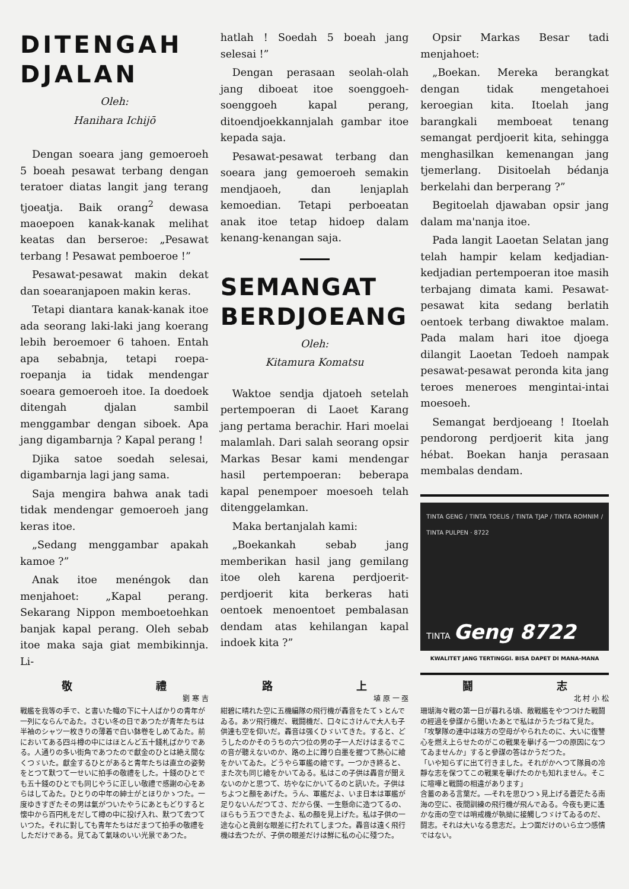DITENGAH DJALAN
Oleh:
Hanihara Ichijō
Dengan soeara jang gemoeroeh 5 boeah pesawat terbang dengan teratoer diatas langit jang terang tjoeatja. Baik orang<sup>2</sup> dewasa maoepoen kanak-kanak melihat keatas dan berseroe: „Pesawat terbang ! Pesawat pemboeroe !”
Pesawat-pesawat makin dekat dan soearanjapoen makin keras.
Tetapi diantara kanak-kanak itoe ada seorang laki-laki jang koerang lebih beroemoer 6 tahoen. Entah apa sebabnja, tetapi roepa-roepanja ia tidak mendengar soeara gemoeroeh itoe. Ia doedoek ditengah djalan sambil menggambar dengan siboek. Apa jang digambarnja ? Kapal perang !
Djika satoe soedah selesai, digambarnja lagi jang sama.
Saja mengira bahwa anak tadi tidak mendengar gemoeroeh jang keras itoe.
„Sedang menggambar apakah kamoe ?”
Anak itoe menéngok dan menjahoet: „Kapal perang. Sekarang Nippon memboetoehkan banjak kapal perang. Oleh sebab itoe maka saja giat membikinnja. Li-
hatlah ! Soedah 5 boeah jang selesai !”
Dengan perasaan seolah-olah jang diboeat itoe soenggoeh-soenggoeh kapal perang, ditoendjoekkannjalah gambar itoe kepada saja.
Pesawat-pesawat terbang dan soeara jang gemoeroeh semakin mendjaoeh, dan lenjaplah kemoedian. Tetapi perboeatan anak itoe tetap hidoep dalam kenang-kenangan saja.
SEMANGAT BERDJOEANG
Oleh:
Kitamura Komatsu
Waktoe sendja djatoeh setelah pertempoeran di Laoet Karang jang pertama berachir. Hari moelai malamlah. Dari salah seorang opsir Markas Besar kami mendengar hasil pertempoeran: beberapa kapal penempoer moesoeh telah ditenggelamkan.
Maka bertanjalah kami:
„Boekankah sebab jang memberikan hasil jang gemilang itoe oleh karena perdjoerit-perdjoerit kita berkeras hati oentoek menoentoet pembalasan dendam atas kehilangan kapal indoek kita ?”
Opsir Markas Besar tadi menjahoet:
„Boekan. Mereka berangkat dengan tidak mengetahoei keroegian kita. Itoelah jang barangkali memboeat tenang semangat perdjoerit kita, sehingga menghasilkan kemenangan jang tjemerlang. Disitoelah bédanja berkelahi dan berperang ?”
Begitoelah djawaban opsir jang dalam ma'nanja itoe.
Pada langit Laoetan Selatan jang telah hampir kelam kedjadian-kedjadian pertempoeran itoe masih terbajang dimata kami. Pesawat-pesawat kita sedang berlatih oentoek terbang diwaktoe malam. Pada malam hari itoe djoega dilangit Laoetan Tedoeh nampak pesawat-pesawat peronda kita jang teroes meneroes mengintai-intai moesoeh.
Semangat berdjoeang ! Itoelah pendorong perdjoerit kita jang hébat. Boekan hanja perasaan membalas dendam.
TINTA GENG / TINTA TOELIS / TINTA TJAP / TINTA ROMNIM / TINTA PULPEN · 8722
TINTA Geng 8722
KWALITET JANG TERTINGGI. BISA DAPET DI MANA-MANA
敬 禮
劉 寒 吉
戰艦を我等の手で、と書いた幟の下に十人ばかりの青年が一列にならんでゐた。さむい冬の日であつたが青年たちは半袖のシャツ一枚きりの薄着で白い鉢卷をしめてゐた。前においてある四斗樽の中にはほとんど五十錢札ばかりである。人通りの多い街角であつたので獻金のひとは絶え間なくつゞいた。獻金するひとがあると青年たちは直立の姿勢をとつて默つて一せいに拍手の敬禮をした。十錢のひとでも五十錢のひとでも同じやうに正しい敬禮で感謝の心をあらはしてゐた。ひとりの中年の紳士がとほりかゝつた。一度ゆきすぎたその男は氣がついたやうにあともどりすると懷中から百円札をだして樽の中に投げ入れ、默つて去つていつた。それに對しても青年たちはだまつて拍手の敬禮をしただけである。見てゐて氣味のいい光景であつた。
路 上
埴 原 一 亟
紺碧に晴れた空に五機編隊の飛行機が轟音をたてゝとんでゐる。あツ飛行機だ、戰鬪機だ、口々にさけんで大人も子供達も空を仰いだ。轟音は强くひゞいてきた。すると、どうしたのかそのうちの六つ位の男の子一人だけはまるでこの音が聽えないのか、路の上に蹲り白墨を握つて熱心に繪をかいてゐた。どうやら軍艦の繪です。一つかき終ると、また次も同じ繪をかいてゐる。私はこの子供は轟音が聞えないのかと思つて、坊やなにかいてるのと訊いた。子供はちよつと顏をあげた。うん、軍艦だよ、いま日本は軍艦が足りないんだつてさ、だから僕、一生懸命に造つてるの、ほらもう五つできたよ、私の顏を見上げた。私は子供の一途な心と眞劍な眼差に打たれてしまつた。轟音は遠く飛行機は去つたが、子供の眼差だけは鮮に私の心に殘つた。
鬪 志
北 村 小 松
珊瑚海々戰の第一日が暮れる頃、敵戰艦をやつつけた戰鬪の經過を參謀から聞いたあとで私はかうたづねて見た。
「攻擊隊の連中は味方の空母がやられたのに、大いに復讐心を燃え上らせたのがこの戰果を擧げる一つの原因になつてゐませんか」すると參謀の答はかうだつた。
「いや知らずに出て行きました。それがかへつて隊員の冷靜な志を保つてこの戰果を擧げたのかも知れません。そこに喧嘩と戰鬪の相違があります」
含蓄のある言葉だ。―それを思ひつゝ見上げる蒼茫たる南海の空に、夜間訓練の飛行機が飛んでゐる。今夜も更に遙かな南の空では哨戒機が執拗に接觸しつゞけてゐるのだ、鬪志。それは大いなる意志だ。上つ面だけのいら立つ感情ではない。